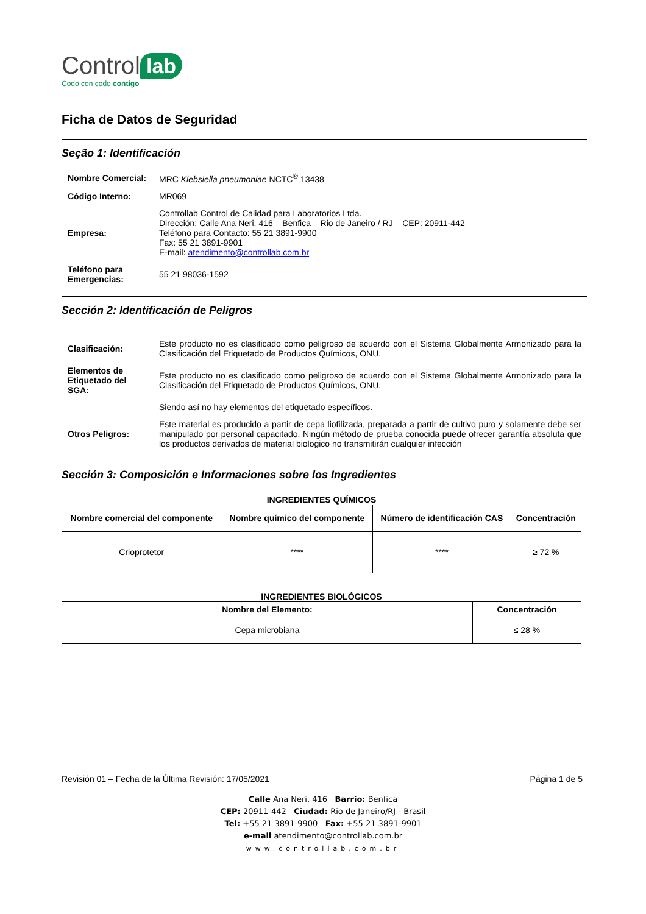Control lab
Codo con codo contigo
Ficha de Datos de Seguridad
Seção 1: Identificación
| Nombre Comercial: | MRC Klebsiella pneumoniae NCTC<sup>®</sup> 13438 |
| Código Interno: | MR069 |
| Empresa: | Controllab Control de Calidad para Laboratorios Ltda. Dirección: Calle Ana Neri, 416 – Benfica – Rio de Janeiro / RJ – CEP: 20911-442 Teléfono para Contacto: 55 21 3891-9900 Fax: 55 21 3891-9901 E-mail: atendimento@controllab.com.br |
| Teléfono para Emergencias: | 55 21 98036-1592 |
Sección 2: Identificación de Peligros
| Clasificación: | Este producto no es clasificado como peligroso de acuerdo con el Sistema Globalmente Armonizado para la Clasificación del Etiquetado de Productos Químicos, ONU. |
| Elementos de Etiquetado del SGA: | Este producto no es clasificado como peligroso de acuerdo con el Sistema Globalmente Armonizado para la Clasificación del Etiquetado de Productos Químicos, ONU. |
| | Siendo así no hay elementos del etiquetado específicos. |
| Otros Peligros: | Este material es producido a partir de cepa liofilizada, preparada a partir de cultivo puro y solamente debe ser manipulado por personal capacitado. Ningún método de prueba conocida puede ofrecer garantía absoluta que los productos derivados de material biologico no transmitirán cualquier infección |
Sección 3: Composición e Informaciones sobre los Ingredientes
INGREDIENTES QUÍMICOS
| Nombre comercial del componente | Nombre químico del componente | Número de identificación CAS | Concentración |
| --- | --- | --- | --- |
| Crioprotetor | **** | **** | ≥ 72 % |
INGREDIENTES BIOLÓGICOS
| Nombre del Elemento: | Concentración |
| --- | --- |
| Cepa microbiana | ≤ 28 % |
Revisión 01 – Fecha de la Última Revisión: 17/05/2021 Página 1 de 5
Calle Ana Neri, 416 Barrio: Benfica
CEP: 20911-442 Ciudad: Rio de Janeiro/RJ - Brasil
Tel: +55 21 3891-9900 Fax: +55 21 3891-9901
e-mail atendimento@controllab.com.br
www.controllab.com.br